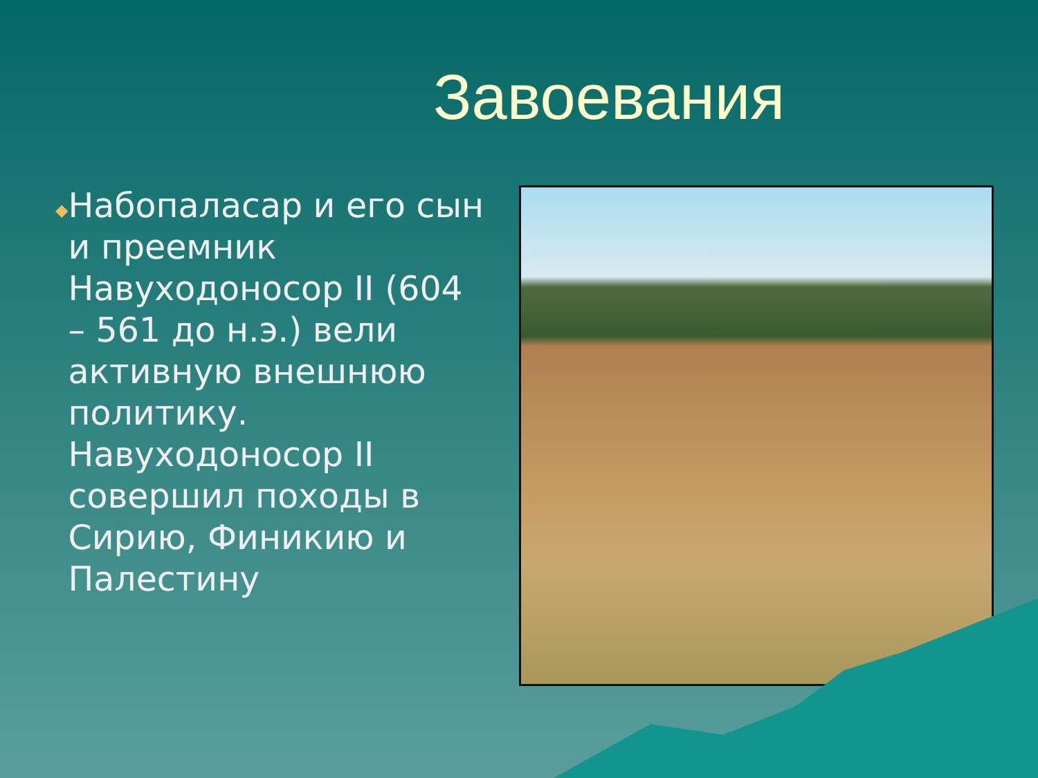Завоевания
◆
Набопаласар и его сын и преемник Навуходоносор II (604 – 561 до н.э.) вели активную внешнюю политику. Навуходоносор II совершил походы в Сирию, Финикию и Палестину